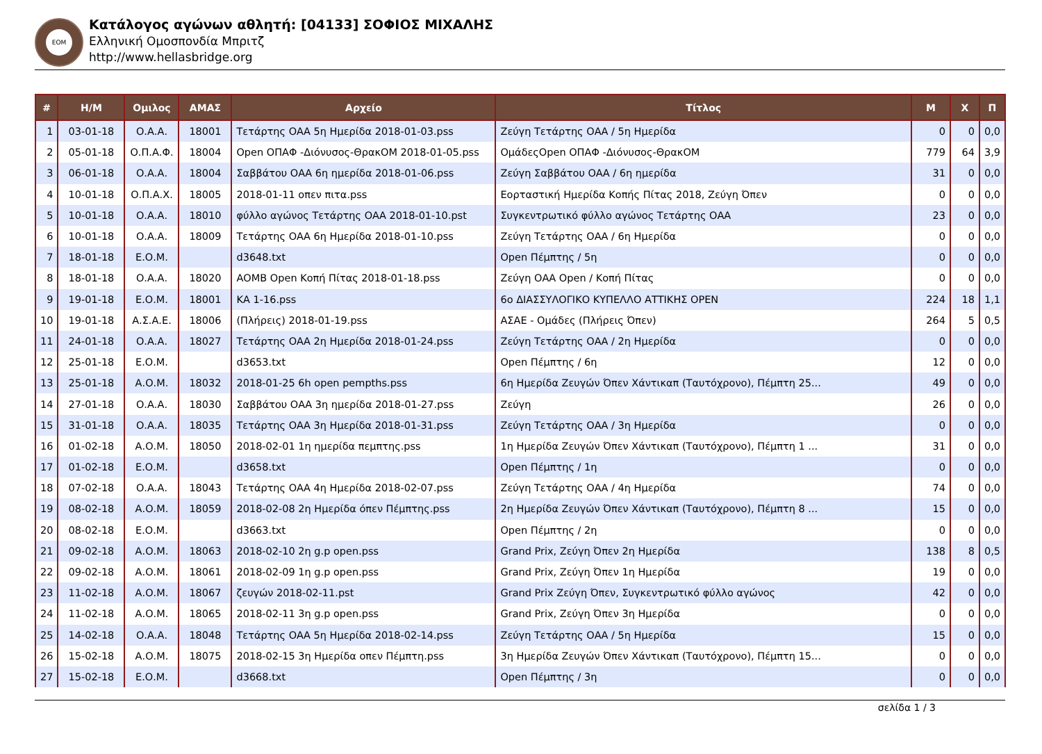ΕΟΜ
Κατάλογος αγώνων αθλητή: [04133] ΣΟΦΙΟΣ ΜΙΧΑΛΗΣ
Ελληνική Ομοσπονδία Μπριτζ
http://www.hellasbridge.org
| # | Η/Μ | Ομιλος | ΑΜΑΣ | Αρχείο | Τίτλος | Μ | Χ | Π |
| --- | --- | --- | --- | --- | --- | --- | --- | --- |
| 1 | 03-01-18 | Ο.Α.Α. | 18001 | Τετάρτης ΟΑΑ 5η Ημερίδα 2018-01-03.pss | Ζεύγη Τετάρτης ΟΑΑ / 5η Ημερίδα | 0 | 0 | 0,0 |
| 2 | 05-01-18 | Ο.Π.Α.Φ. | 18004 | Open ΟΠΑΦ -Διόνυσος-ΘρακΟΜ 2018-01-05.pss | ΟμάδεςOpen ΟΠΑΦ -Διόνυσος-ΘρακΟΜ | 779 | 64 | 3,9 |
| 3 | 06-01-18 | Ο.Α.Α. | 18004 | Σαββάτου ΟΑΑ 6η ημερίδα 2018-01-06.pss | Ζεύγη Σαββάτου ΟΑΑ / 6η ημερίδα | 31 | 0 | 0,0 |
| 4 | 10-01-18 | Ο.Π.Α.Χ. | 18005 | 2018-01-11 οπεν πιτα.pss | Εορταστική Ημερίδα Κοπής Πίτας 2018, Ζεύγη Όπεν | 0 | 0 | 0,0 |
| 5 | 10-01-18 | Ο.Α.Α. | 18010 | φύλλο αγώνος Τετάρτης ΟΑΑ 2018-01-10.pst | Συγκεντρωτικό φύλλο αγώνος Τετάρτης ΟΑΑ | 23 | 0 | 0,0 |
| 6 | 10-01-18 | Ο.Α.Α. | 18009 | Τετάρτης ΟΑΑ 6η Ημερίδα 2018-01-10.pss | Ζεύγη Τετάρτης ΟΑΑ / 6η Ημερίδα | 0 | 0 | 0,0 |
| 7 | 18-01-18 | Ε.Ο.Μ. | | d3648.txt | Open Πέμπτης / 5η | 0 | 0 | 0,0 |
| 8 | 18-01-18 | Ο.Α.Α. | 18020 | ΑΟΜΒ Open Κοπή Πίτας 2018-01-18.pss | Ζεύγη ΟΑΑ Open / Κοπή Πίτας | 0 | 0 | 0,0 |
| 9 | 19-01-18 | Ε.Ο.Μ. | 18001 | ΚΑ 1-16.pss | 6ο ΔΙΑΣΣΥΛΟΓΙΚΟ ΚΥΠΕΛΛΟ ΑΤΤΙΚΗΣ OPEN | 224 | 18 | 1,1 |
| 10 | 19-01-18 | Α.Σ.Α.Ε. | 18006 | (Πλήρεις) 2018-01-19.pss | ΑΣΑΕ - Ομάδες (Πλήρεις Όπεν) | 264 | 5 | 0,5 |
| 11 | 24-01-18 | Ο.Α.Α. | 18027 | Τετάρτης ΟΑΑ 2η Ημερίδα 2018-01-24.pss | Ζεύγη Τετάρτης ΟΑΑ / 2η Ημερίδα | 0 | 0 | 0,0 |
| 12 | 25-01-18 | Ε.Ο.Μ. | | d3653.txt | Open Πέμπτης / 6η | 12 | 0 | 0,0 |
| 13 | 25-01-18 | Α.Ο.Μ. | 18032 | 2018-01-25 6h open pempths.pss | 6η Ημερίδα Ζευγών Όπεν Χάντικαπ (Ταυτόχρονο), Πέμπτη 25... | 49 | 0 | 0,0 |
| 14 | 27-01-18 | Ο.Α.Α. | 18030 | Σαββάτου ΟΑΑ 3η ημερίδα 2018-01-27.pss | Ζεύγη | 26 | 0 | 0,0 |
| 15 | 31-01-18 | Ο.Α.Α. | 18035 | Τετάρτης ΟΑΑ 3η Ημερίδα 2018-01-31.pss | Ζεύγη Τετάρτης ΟΑΑ / 3η Ημερίδα | 0 | 0 | 0,0 |
| 16 | 01-02-18 | Α.Ο.Μ. | 18050 | 2018-02-01 1η ημερίδα πεμπτης.pss | 1η Ημερίδα Ζευγών Όπεν Χάντικαπ (Ταυτόχρονο), Πέμπτη 1 ... | 31 | 0 | 0,0 |
| 17 | 01-02-18 | Ε.Ο.Μ. | | d3658.txt | Open Πέμπτης / 1η | 0 | 0 | 0,0 |
| 18 | 07-02-18 | Ο.Α.Α. | 18043 | Τετάρτης ΟΑΑ 4η Ημερίδα 2018-02-07.pss | Ζεύγη Τετάρτης ΟΑΑ / 4η Ημερίδα | 74 | 0 | 0,0 |
| 19 | 08-02-18 | Α.Ο.Μ. | 18059 | 2018-02-08 2η Ημερίδα όπεν Πέμπτης.pss | 2η Ημερίδα Ζευγών Όπεν Χάντικαπ (Ταυτόχρονο), Πέμπτη 8 ... | 15 | 0 | 0,0 |
| 20 | 08-02-18 | Ε.Ο.Μ. | | d3663.txt | Open Πέμπτης / 2η | 0 | 0 | 0,0 |
| 21 | 09-02-18 | Α.Ο.Μ. | 18063 | 2018-02-10 2η g.p open.pss | Grand Prix, Ζεύγη Όπεν 2η Ημερίδα | 138 | 8 | 0,5 |
| 22 | 09-02-18 | Α.Ο.Μ. | 18061 | 2018-02-09 1η g.p open.pss | Grand Prix, Ζεύγη Όπεν 1η Ημερίδα | 19 | 0 | 0,0 |
| 23 | 11-02-18 | Α.Ο.Μ. | 18067 | ζευγών 2018-02-11.pst | Grand Prix Ζεύγη Όπεν, Συγκεντρωτικό φύλλο αγώνος | 42 | 0 | 0,0 |
| 24 | 11-02-18 | Α.Ο.Μ. | 18065 | 2018-02-11 3η g.p open.pss | Grand Prix, Ζεύγη Όπεν 3η Ημερίδα | 0 | 0 | 0,0 |
| 25 | 14-02-18 | Ο.Α.Α. | 18048 | Τετάρτης ΟΑΑ 5η Ημερίδα 2018-02-14.pss | Ζεύγη Τετάρτης ΟΑΑ / 5η Ημερίδα | 15 | 0 | 0,0 |
| 26 | 15-02-18 | Α.Ο.Μ. | 18075 | 2018-02-15 3η Ημερίδα οπεν Πέμπτη.pss | 3η Ημερίδα Ζευγών Όπεν Χάντικαπ (Ταυτόχρονο), Πέμπτη 15... | 0 | 0 | 0,0 |
| 27 | 15-02-18 | Ε.Ο.Μ. | | d3668.txt | Open Πέμπτης / 3η | 0 | 0 | 0,0 |
σελίδα 1 / 3